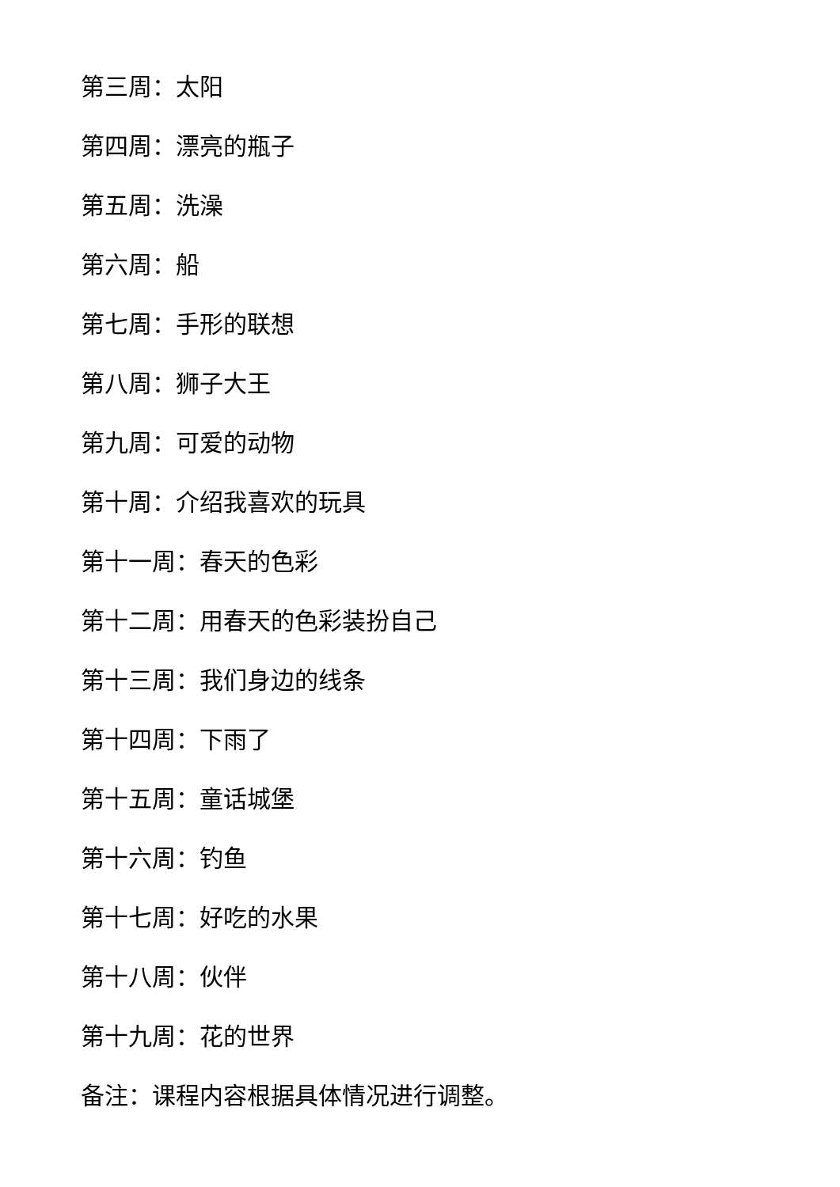第三周：太阳
第四周：漂亮的瓶子
第五周：洗澡
第六周：船
第七周：手形的联想
第八周：狮子大王
第九周：可爱的动物
第十周：介绍我喜欢的玩具
第十一周：春天的色彩
第十二周：用春天的色彩装扮自己
第十三周：我们身边的线条
第十四周：下雨了
第十五周：童话城堡
第十六周：钓鱼
第十七周：好吃的水果
第十八周：伙伴
第十九周：花的世界
备注：课程内容根据具体情况进行调整。